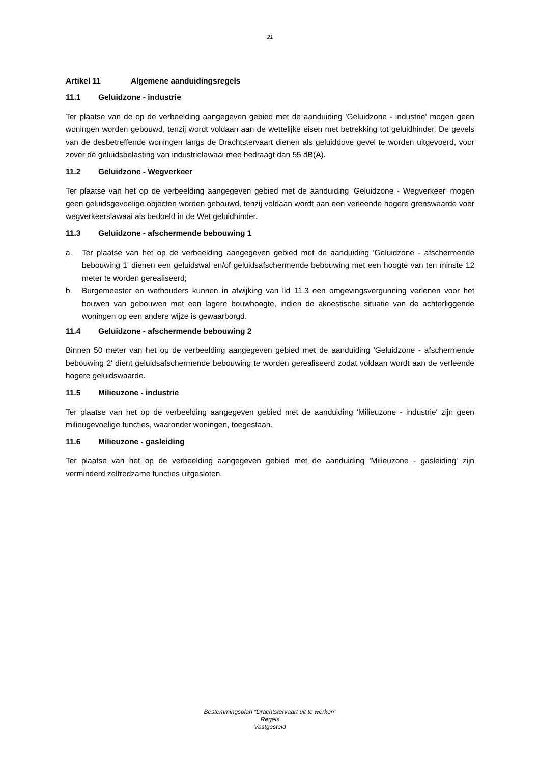21
Artikel 11 Algemene aanduidingsregels
11.1 Geluidzone - industrie
Ter plaatse van de op de verbeelding aangegeven gebied met de aanduiding 'Geluidzone - industrie' mogen geen woningen worden gebouwd, tenzij wordt voldaan aan de wettelijke eisen met betrekking tot geluidhinder. De gevels van de desbetreffende woningen langs de Drachtstervaart dienen als geluiddove gevel te worden uitgevoerd, voor zover de geluidsbelasting van industrielawaai mee bedraagt dan 55 dB(A).
11.2 Geluidzone - Wegverkeer
Ter plaatse van het op de verbeelding aangegeven gebied met de aanduiding 'Geluidzone - Wegverkeer' mogen geen geluidsgevoelige objecten worden gebouwd, tenzij voldaan wordt aan een verleende hogere grenswaarde voor wegverkeerslawaai als bedoeld in de Wet geluidhinder.
11.3 Geluidzone - afschermende bebouwing 1
a. Ter plaatse van het op de verbeelding aangegeven gebied met de aanduiding 'Geluidzone - afschermende bebouwing 1' dienen een geluidswal en/of geluidsafschermende bebouwing met een hoogte van ten minste 12 meter te worden gerealiseerd;
b. Burgemeester en wethouders kunnen in afwijking van lid 11.3 een omgevingsvergunning verlenen voor het bouwen van gebouwen met een lagere bouwhoogte, indien de akoestische situatie van de achterliggende woningen op een andere wijze is gewaarborgd.
11.4 Geluidzone - afschermende bebouwing 2
Binnen 50 meter van het op de verbeelding aangegeven gebied met de aanduiding 'Geluidzone - afschermende bebouwing 2' dient geluidsafschermende bebouwing te worden gerealiseerd zodat voldaan wordt aan de verleende hogere geluidswaarde.
11.5 Milieuzone - industrie
Ter plaatse van het op de verbeelding aangegeven gebied met de aanduiding 'Milieuzone - industrie' zijn geen milieugevoelige functies, waaronder woningen, toegestaan.
11.6 Milieuzone - gasleiding
Ter plaatse van het op de verbeelding aangegeven gebied met de aanduiding 'Milieuzone - gasleiding' zijn verminderd zelfredzame functies uitgesloten.
Bestemmingsplan “Drachtstervaart uit te werken”
Regels
Vastgesteld